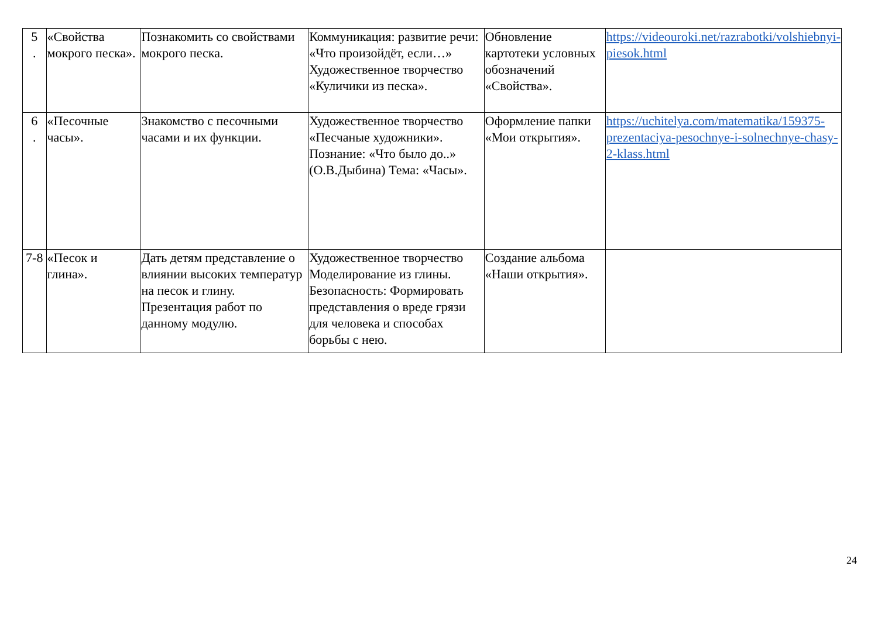| 5 . | «Свойства мокрого песка». | Познакомить со свойствами мокрого песка. | Коммуникация: развитие речи: «Что произойдёт, если…» Художественное творчество «Куличики из песка». | Обновление картотеки условных обозначений «Свойства». | https://videouroki.net/razrabotki/volshiebnyi-piesok.html |
| 6 . | «Песочные часы». | Знакомство с песочными часами и их функции. | Художественное творчество «Песчаные художники». Познание: «Что было до..» (О.В.Дыбина) Тема: «Часы». | Оформление папки «Мои открытия». | https://uchitelya.com/matematika/159375-prezentaciya-pesochnye-i-solnechnye-chasy-2-klass.html |
| 7-8 | «Песок и глина». | Дать детям представление о влиянии высоких температур на песок и глину. Презентация работ по данному модулю. | Художественное творчество Моделирование из глины. Безопасность: Формировать представления о вреде грязи для человека и способах борьбы с нею. | Создание альбома «Наши открытия». | |
24